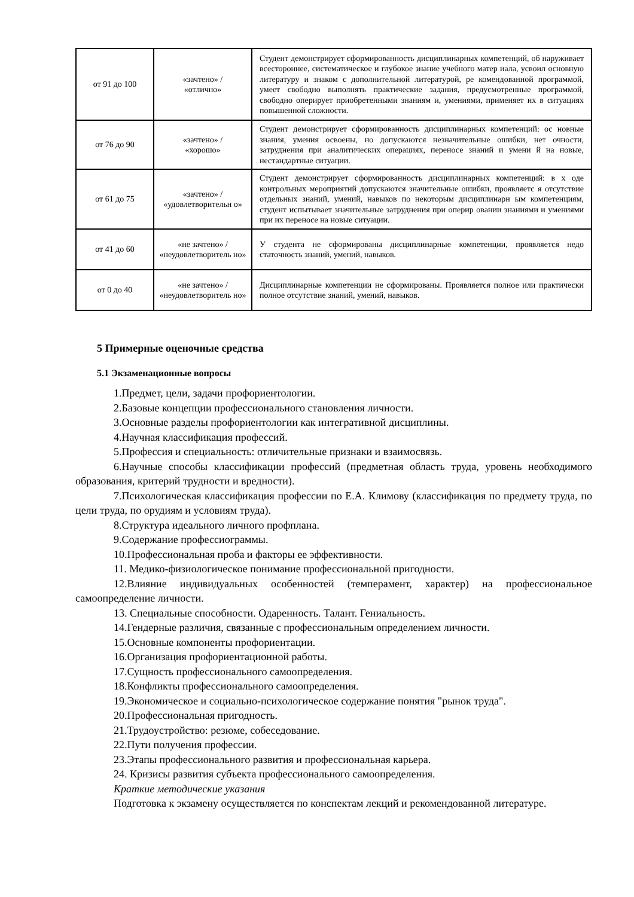| от 91 до 100 | «зачтено» / «отлично» | Студент демонстрирует сформированность дисциплинарных компетенций, об наруживает всестороннее, систематическое и глубокое знание учебного матер иала, усвоил основную литературу и знаком с дополнительной литературой, ре комендованной программой, умеет свободно выполнять практические задания, предусмотренные программой, свободно оперирует приобретенными знаниям и, умениями, применяет их в ситуациях повышенной сложности. |
| от 76 до 90 | «зачтено» / «хорошо» | Студент демонстрирует сформированность дисциплинарных компетенций: ос новные знания, умения освоены, но допускаются незначительные ошибки, нет очности, затруднения при аналитических операциях, переносе знаний и умени й на новые, нестандартные ситуации. |
| от 61 до 75 | «зачтено» / «удовлетворительн о» | Студент демонстрирует сформированность дисциплинарных компетенций: в х оде контрольных мероприятий допускаются значительные ошибки, проявляетс я отсутствие отдельных знаний, умений, навыков по некоторым дисциплинарн ым компетенциям, студент испытывает значительные затруднения при оперир овании знаниями и умениями при их переносе на новые ситуации. |
| от 41 до 60 | «не зачтено» / «неудовлетворитель но» | У студента не сформированы дисциплинарные компетенции, проявляется недо статочность знаний, умений, навыков. |
| от 0 до 40 | «не зачтено» / «неудовлетворитель но» | Дисциплинарные компетенции не сформированы. Проявляется полное или практически полное отсутствие знаний, умений, навыков. |
5 Примерные оценочные средства
5.1 Экзаменационные вопросы
1.Предмет, цели, задачи профориентологии.
2.Базовые концепции профессионального становления личности.
3.Основные разделы профориентологии как интегративной дисциплины.
4.Научная классификация профессий.
5.Профессия и специальность: отличительные признаки и взаимосвязь.
6.Научные способы классификации профессий (предметная область труда, уровень необходимого образования, критерий трудности и вредности).
7.Психологическая классификация профессии по Е.А. Климову (классификация по предмету труда, по цели труда, по орудиям и условиям труда).
8.Структура идеального личного профплана.
9.Содержание профессиограммы.
10.Профессиональная проба и факторы ее эффективности.
11. Медико-физиологическое понимание профессиональной пригодности.
12.Влияние индивидуальных особенностей (темперамент, характер) на профессиональное самоопределение личности.
13. Специальные способности. Одаренность. Талант. Гениальность.
14.Гендерные различия, связанные с профессиональным определением личности.
15.Основные компоненты профориентации.
16.Организация профориентационной работы.
17.Сущность профессионального самоопределения.
18.Конфликты профессионального самоопределения.
19.Экономическое и социально-психологическое содержание понятия "рынок труда".
20.Профессиональная пригодность.
21.Трудоустройство: резюме, собеседование.
22.Пути получения профессии.
23.Этапы профессионального развития и профессиональная карьера.
24. Кризисы развития субъекта профессионального самоопределения.
Краткие методические указания
Подготовка к экзамену осуществляется по конспектам лекций и рекомендованной литературе.